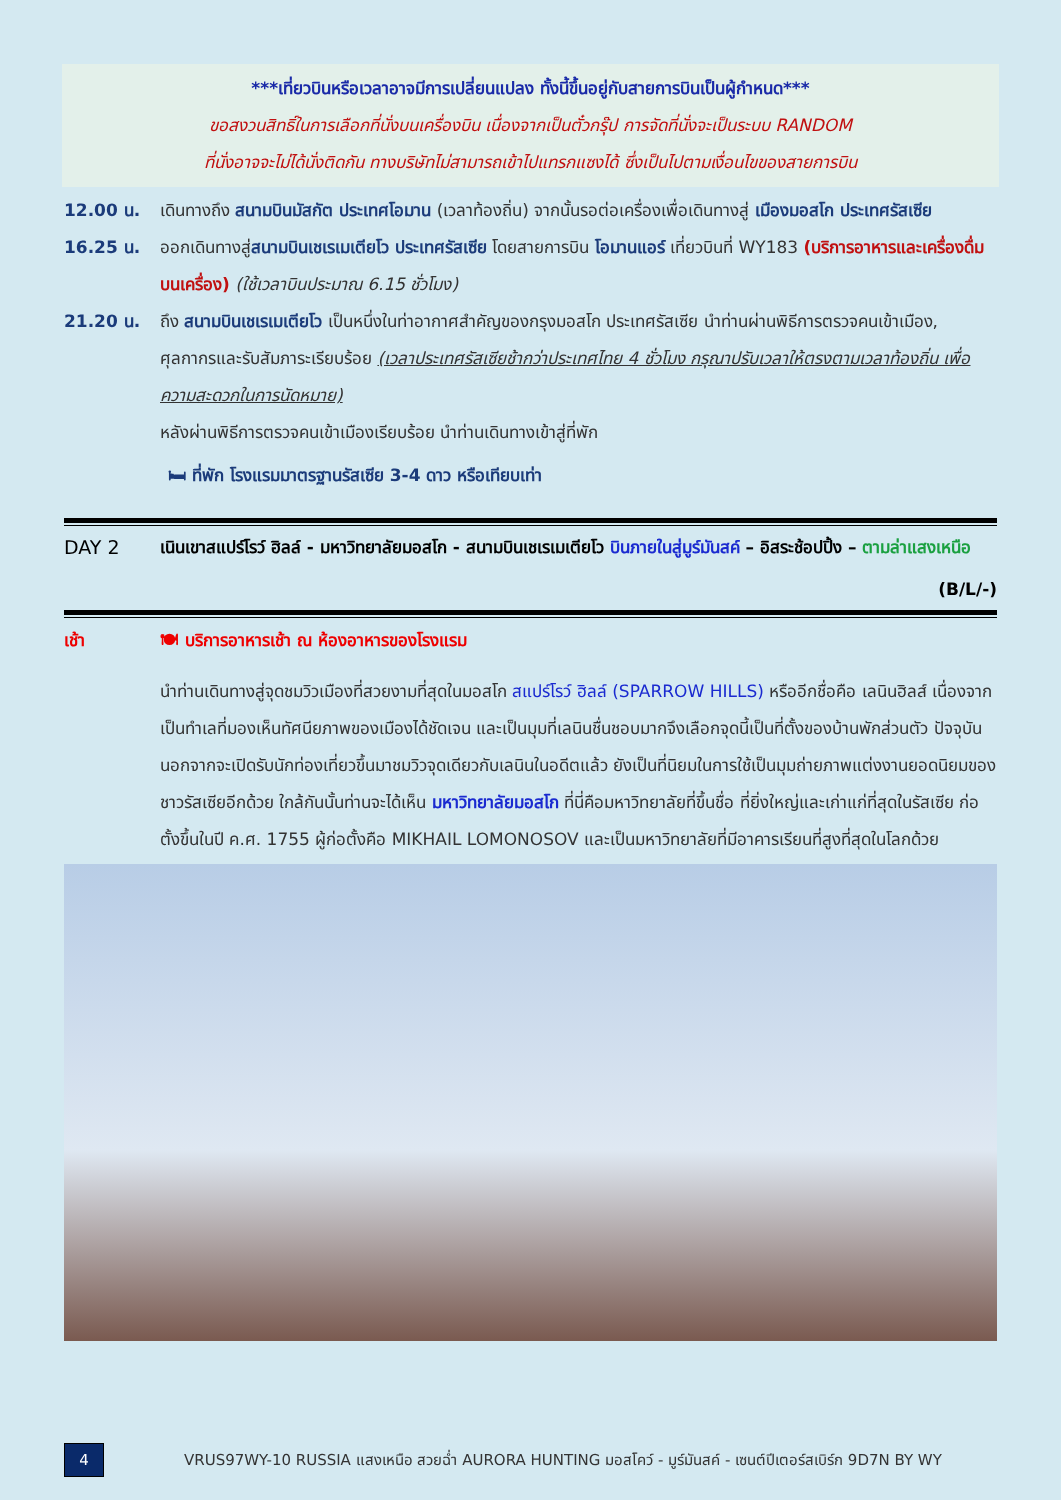***เที่ยวบินหรือเวลาอาจมีการเปลี่ยนแปลง ทั้งนี้ขึ้นอยู่กับสายการบินเป็นผู้กำหนด***
ขอสงวนสิทธิ์ในการเลือกที่นั่งบนเครื่องบิน เนื่องจากเป็นตั๋วกรุ๊ป การจัดที่นั่งจะเป็นระบบ RANDOM
ที่นั่งอาจจะไม่ได้นั่งติดกัน ทางบริษัทไม่สามารถเข้าไปแทรกแซงได้ ซึ่งเป็นไปตามเงื่อนไขของสายการบิน
12.00 น. เดินทางถึง สนามบินมัสกัต ประเทศโอมาน (เวลาท้องถิ่น) จากนั้นรอต่อเครื่องเพื่อเดินทางสู่ เมืองมอสโก ประเทศรัสเซีย
16.25 น. ออกเดินทางสู่สนามบินเชเรเมเตียโว ประเทศรัสเซีย โดยสายการบิน โอมานแอร์ เที่ยวบินที่ WY183 (บริการอาหารและเครื่องดื่มบนเครื่อง) (ใช้เวลาบินประมาณ 6.15 ชั่วโมง)
21.20 น. ถึง สนามบินเชเรเมเตียโว เป็นหนึ่งในท่าอากาศสำคัญของกรุงมอสโก ประเทศรัสเซีย นำท่านผ่านพิธีการตรวจคนเข้าเมือง, ศุลกากรและรับสัมภาระเรียบร้อย (เวลาประเทศรัสเซียช้ากว่าประเทศไทย 4 ชั่วโมง กรุณาปรับเวลาให้ตรงตามเวลาท้องถิ่น เพื่อความสะดวกในการนัดหมาย)
หลังผ่านพิธีการตรวจคนเข้าเมืองเรียบร้อย นำท่านเดินทางเข้าสู่ที่พัก
🛏 ที่พัก โรงแรมมาตรฐานรัสเซีย 3-4 ดาว หรือเทียบเท่า
DAY 2 เนินเขาสแปร์โรว์ ฮิลล์ - มหาวิทยาลัยมอสโก - สนามบินเชเรเมเตียโว บินภายในสู่มูร์มันสค์ – อิสระช้อปปิ้ง – ตามล่าแสงเหนือ (B/L/-)
เช้า 🍽 บริการอาหารเช้า ณ ห้องอาหารของโรงแรม
นำท่านเดินทางสู่จุดชมวิวเมืองที่สวยงามที่สุดในมอสโก สแปร์โรว์ ฮิลล์ (SPARROW HILLS) หรืออีกชื่อคือ เลนินฮิลส์ เนื่องจากเป็นทำเลที่มองเห็นทัศนียภาพของเมืองได้ชัดเจน และเป็นมุมที่เลนินชื่นชอบมากจึงเลือกจุดนี้เป็นที่ตั้งของบ้านพักส่วนตัว ปัจจุบันนอกจากจะเปิดรับนักท่องเที่ยวขึ้นมาชมวิวจุดเดียวกับเลนินในอดีตแล้ว ยังเป็นที่นิยมในการใช้เป็นมุมถ่ายภาพแต่งงานยอดนิยมของชาวรัสเซียอีกด้วย ใกล้กันนั้นท่านจะได้เห็น มหาวิทยาลัยมอสโก ที่นี่คือมหาวิทยาลัยที่ขึ้นชื่อ ที่ยิ่งใหญ่และเก่าแก่ที่สุดในรัสเซีย ก่อตั้งขึ้นในปี ค.ศ. 1755 ผู้ก่อตั้งคือ MIKHAIL LOMONOSOV และเป็นมหาวิทยาลัยที่มีอาคารเรียนที่สูงที่สุดในโลกด้วย
4
VRUS97WY-10 RUSSIA แสงเหนือ สวยฉ่ำ AURORA HUNTING มอสโคว์ - มูร์มันสค์ - เซนต์ปีเตอร์สเบิร์ก 9D7N BY WY